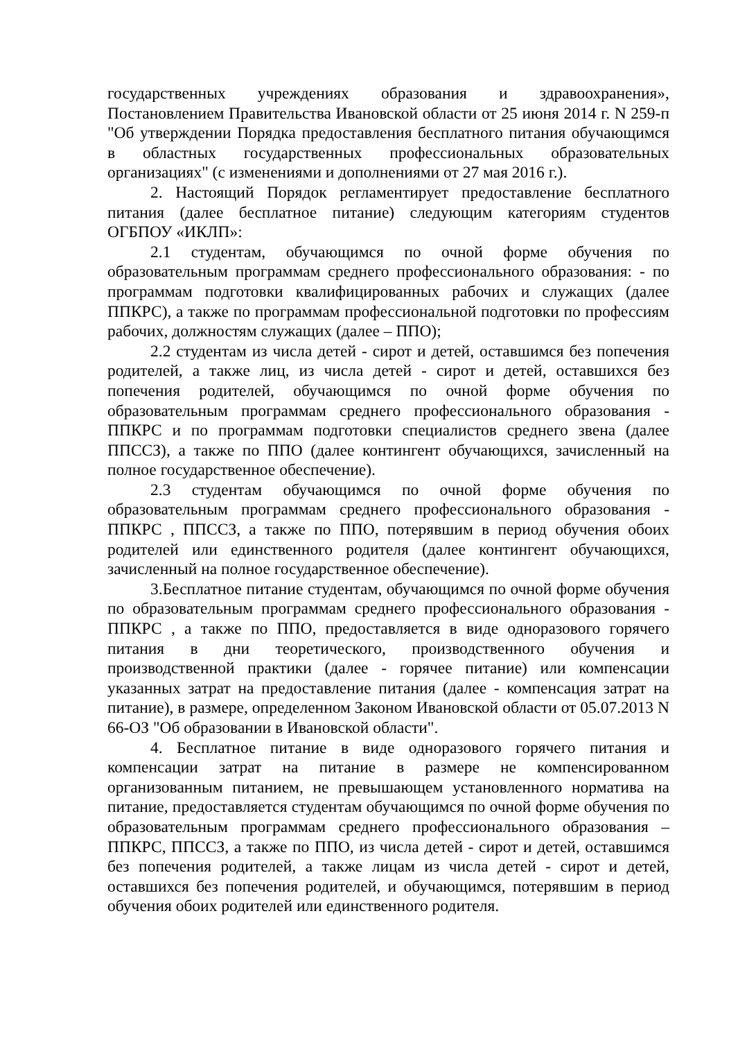государственных учреждениях образования и здравоохранения», Постановлением Правительства Ивановской области от 25 июня 2014 г. N 259-п "Об утверждении Порядка предоставления бесплатного питания обучающимся в областных государственных профессиональных образовательных организациях" (с изменениями и дополнениями от 27 мая 2016 г.).
2. Настоящий Порядок регламентирует предоставление бесплатного питания (далее бесплатное питание) следующим категориям студентов ОГБПОУ «ИКЛП»:
2.1 студентам, обучающимся по очной форме обучения по образовательным программам среднего профессионального образования: - по программам подготовки квалифицированных рабочих и служащих (далее ППКРС), а также по программам профессиональной подготовки по профессиям рабочих, должностям служащих (далее – ППО);
2.2 студентам из числа детей - сирот и детей, оставшимся без попечения родителей, а также лиц, из числа детей - сирот и детей, оставшихся без попечения родителей, обучающимся по очной форме обучения по образовательным программам среднего профессионального образования - ППКРС и по программам подготовки специалистов среднего звена (далее ППССЗ), а также по ППО (далее контингент обучающихся, зачисленный на полное государственное обеспечение).
2.3 студентам обучающимся по очной форме обучения по образовательным программам среднего профессионального образования - ППКРС , ППССЗ, а также по ППО, потерявшим в период обучения обоих родителей или единственного родителя (далее контингент обучающихся, зачисленный на полное государственное обеспечение).
3.Бесплатное питание студентам, обучающимся по очной форме обучения по образовательным программам среднего профессионального образования - ППКРС , а также по ППО, предоставляется в виде одноразового горячего питания в дни теоретического, производственного обучения и производственной практики (далее - горячее питание) или компенсации указанных затрат на предоставление питания (далее - компенсация затрат на питание), в размере, определенном Законом Ивановской области от 05.07.2013 N 66-ОЗ "Об образовании в Ивановской области".
4. Бесплатное питание в виде одноразового горячего питания и компенсации затрат на питание в размере не компенсированном организованным питанием, не превышающем установленного норматива на питание, предоставляется студентам обучающимся по очной форме обучения по образовательным программам среднего профессионального образования – ППКРС, ППССЗ, а также по ППО, из числа детей - сирот и детей, оставшимся без попечения родителей, а также лицам из числа детей - сирот и детей, оставшихся без попечения родителей, и обучающимся, потерявшим в период обучения обоих родителей или единственного родителя.